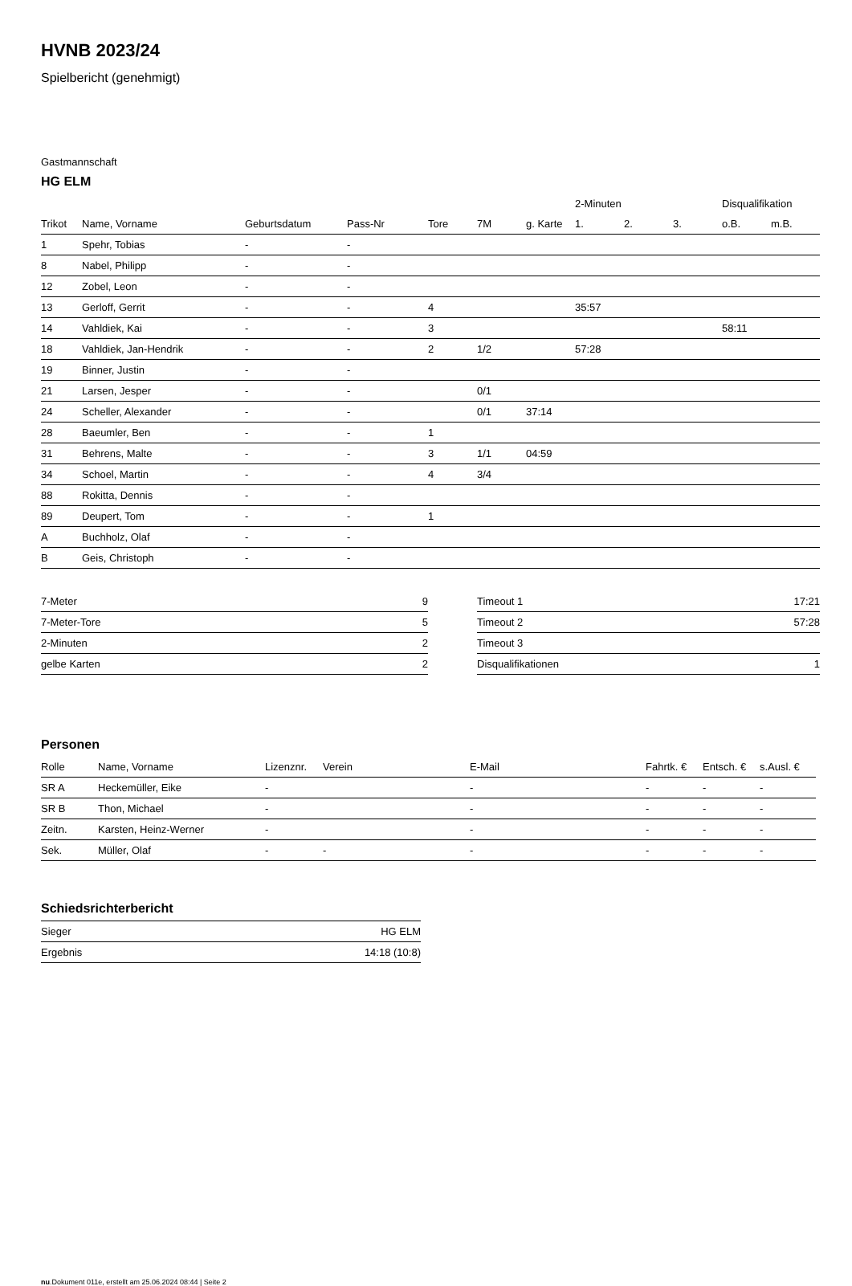HVNB 2023/24
Spielbericht (genehmigt)
Gastmannschaft
HG ELM
| | | | | | | | 2-Minuten | | | Disqualifikation | |
| --- | --- | --- | --- | --- | --- | --- | --- | --- | --- | --- | --- |
| Trikot | Name, Vorname | Geburtsdatum | Pass-Nr | Tore | 7M | g. Karte | 1. | 2. | 3. | o.B. | m.B. |
| 1 | Spehr, Tobias | - | - | | | | | | | | |
| 8 | Nabel, Philipp | - | - | | | | | | | | |
| 12 | Zobel, Leon | - | - | | | | | | | | |
| 13 | Gerloff, Gerrit | - | - | 4 | | | 35:57 | | | | |
| 14 | Vahldiek, Kai | - | - | 3 | | | | | | 58:11 | |
| 18 | Vahldiek, Jan-Hendrik | - | - | 2 | 1/2 | | 57:28 | | | | |
| 19 | Binner, Justin | - | - | | | | | | | | |
| 21 | Larsen, Jesper | - | - | | 0/1 | | | | | | |
| 24 | Scheller, Alexander | - | - | | 0/1 | 37:14 | | | | | |
| 28 | Baeumler, Ben | - | - | 1 | | | | | | | |
| 31 | Behrens, Malte | - | - | 3 | 1/1 | 04:59 | | | | | |
| 34 | Schoel, Martin | - | - | 4 | 3/4 | | | | | | |
| 88 | Rokitta, Dennis | - | - | | | | | | | | |
| 89 | Deupert, Tom | - | - | 1 | | | | | | | |
| A | Buchholz, Olaf | - | - | | | | | | | | |
| B | Geis, Christoph | - | - | | | | | | | | |
| 7-Meter | 9 |
| 7-Meter-Tore | 5 |
| 2-Minuten | 2 |
| gelbe Karten | 2 |
| Timeout 1 | 17:21 |
| Timeout 2 | 57:28 |
| Timeout 3 | |
| Disqualifikationen | 1 |
Personen
| Rolle | Name, Vorname | Lizenznr. | Verein | E-Mail | Fahrtk. € | Entsch. € | s.Ausl. € |
| --- | --- | --- | --- | --- | --- | --- | --- |
| SR A | Heckemüller, Eike | - | | - | - | - | - |
| SR B | Thon, Michael | - | | - | - | - | - |
| Zeitn. | Karsten, Heinz-Werner | - | | - | - | - | - |
| Sek. | Müller, Olaf | - | - | - | - | - | - |
Schiedsrichterbericht
| Sieger | HG ELM |
| Ergebnis | 14:18 (10:8) |
nu.Dokument 011e, erstellt am 25.06.2024 08:44 | Seite 2